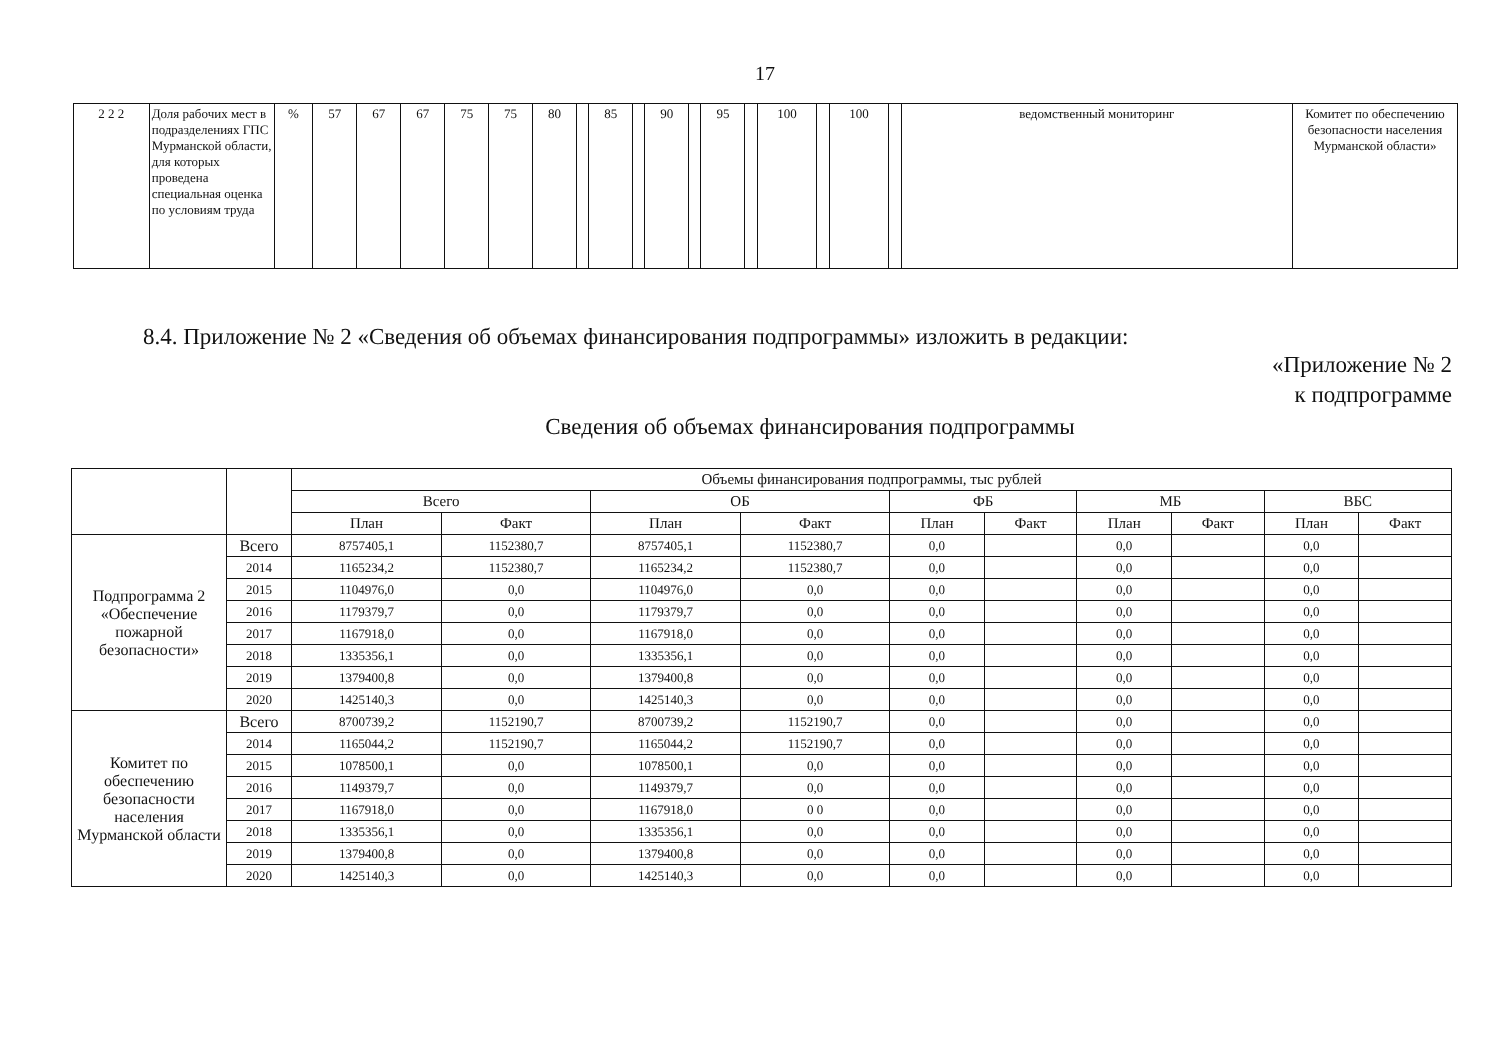17
| 2 2 2 | Доля рабочих мест в подразделениях ГПС Мурманской области, для которых проведена специальная оценка по условиям труда | % | 57 | 67 | 67 | 75 | 75 | 80 | | 85 | | 90 | | 95 | | 100 | | 100 | | ведомственный мониторинг | Комитет по обеспечению безопасности населения Мурманской области» |
8.4. Приложение № 2 «Сведения об объемах финансирования подпрограммы» изложить в редакции:
«Приложение № 2
к подпрограмме
Сведения об объемах финансирования подпрограммы
| | | Объемы финансирования подпрограммы, тыс рублей | | | | | | | | | |
| --- | --- | --- | --- | --- | --- | --- | --- | --- | --- | --- | --- |
| | | Всего | | ОБ | | ФБ | | МБ | | ВБС | |
| | | План | Факт | План | Факт | План | Факт | План | Факт | План | Факт |
| Подпрограмма 2 «Обеспечение пожарной безопасности» | Всего | 8757405,1 | 1152380,7 | 8757405,1 | 1152380,7 | 0,0 | | 0,0 | | 0,0 | |
| | 2014 | 1165234,2 | 1152380,7 | 1165234,2 | 1152380,7 | 0,0 | | 0,0 | | 0,0 | |
| | 2015 | 1104976,0 | 0,0 | 1104976,0 | 0,0 | 0,0 | | 0,0 | | 0,0 | |
| | 2016 | 1179379,7 | 0,0 | 1179379,7 | 0,0 | 0,0 | | 0,0 | | 0,0 | |
| | 2017 | 1167918,0 | 0,0 | 1167918,0 | 0,0 | 0,0 | | 0,0 | | 0,0 | |
| | 2018 | 1335356,1 | 0,0 | 1335356,1 | 0,0 | 0,0 | | 0,0 | | 0,0 | |
| | 2019 | 1379400,8 | 0,0 | 1379400,8 | 0,0 | 0,0 | | 0,0 | | 0,0 | |
| | 2020 | 1425140,3 | 0,0 | 1425140,3 | 0,0 | 0,0 | | 0,0 | | 0,0 | |
| Комитет по обеспечению безопасности населения Мурманской области | Всего | 8700739,2 | 1152190,7 | 8700739,2 | 1152190,7 | 0,0 | | 0,0 | | 0,0 | |
| | 2014 | 1165044,2 | 1152190,7 | 1165044,2 | 1152190,7 | 0,0 | | 0,0 | | 0,0 | |
| | 2015 | 1078500,1 | 0,0 | 1078500,1 | 0,0 | 0,0 | | 0,0 | | 0,0 | |
| | 2016 | 1149379,7 | 0,0 | 1149379,7 | 0,0 | 0,0 | | 0,0 | | 0,0 | |
| | 2017 | 1167918,0 | 0,0 | 1167918,0 | 0 0 | 0,0 | | 0,0 | | 0,0 | |
| | 2018 | 1335356,1 | 0,0 | 1335356,1 | 0,0 | 0,0 | | 0,0 | | 0,0 | |
| | 2019 | 1379400,8 | 0,0 | 1379400,8 | 0,0 | 0,0 | | 0,0 | | 0,0 | |
| | 2020 | 1425140,3 | 0,0 | 1425140,3 | 0,0 | 0,0 | | 0,0 | | 0,0 | |